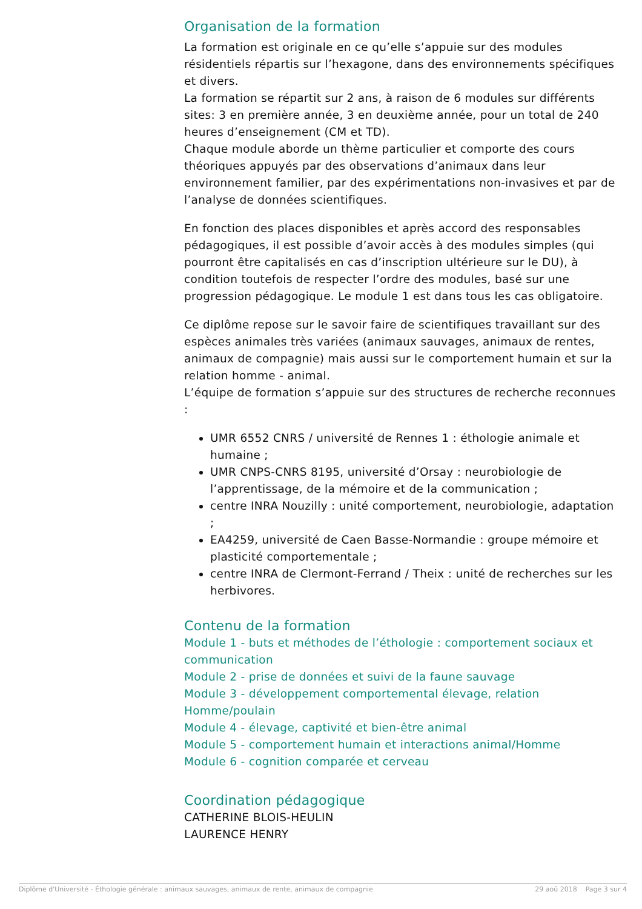Organisation de la formation
La formation est originale en ce qu’elle s’appuie sur des modules résidentiels répartis sur l’hexagone, dans des environnements spécifiques et divers.
La formation se répartit sur 2 ans, à raison de 6 modules sur différents sites: 3 en première année, 3 en deuxième année, pour un total de 240 heures d’enseignement (CM et TD).
Chaque module aborde un thème particulier et comporte des cours théoriques appuyés par des observations d’animaux dans leur environnement familier, par des expérimentations non-invasives et par de l’analyse de données scientifiques.
En fonction des places disponibles et après accord des responsables pédagogiques, il est possible d’avoir accès à des modules simples (qui pourront être capitalisés en cas d’inscription ultérieure sur le DU), à condition toutefois de respecter l’ordre des modules, basé sur une progression pédagogique. Le module 1 est dans tous les cas obligatoire.
Ce diplôme repose sur le savoir faire de scientifiques travaillant sur des espèces animales très variées (animaux sauvages, animaux de rentes, animaux de compagnie) mais aussi sur le comportement humain et sur la relation homme - animal.
L’équipe de formation s’appuie sur des structures de recherche reconnues :
UMR 6552 CNRS / université de Rennes 1 : éthologie animale et humaine ;
UMR CNPS-CNRS 8195, université d’Orsay : neurobiologie de l’apprentissage, de la mémoire et de la communication ;
centre INRA Nouzilly : unité comportement, neurobiologie, adaptation ;
EA4259, université de Caen Basse-Normandie : groupe mémoire et plasticité comportementale ;
centre INRA de Clermont-Ferrand / Theix : unité de recherches sur les herbivores.
Contenu de la formation
Module 1 - buts et méthodes de l’éthologie : comportement sociaux et communication
Module 2 - prise de données et suivi de la faune sauvage
Module 3 - développement comportemental élevage, relation Homme/poulain
Module 4 - élevage, captivité et bien-être animal
Module 5 - comportement humain et interactions animal/Homme
Module 6 - cognition comparée et cerveau
Coordination pédagogique
CATHERINE BLOIS-HEULIN
LAURENCE HENRY
Diplôme d'Université - Éthologie générale : animaux sauvages, animaux de rente, animaux de compagnie 29 aoû 2018 Page 3 sur 4